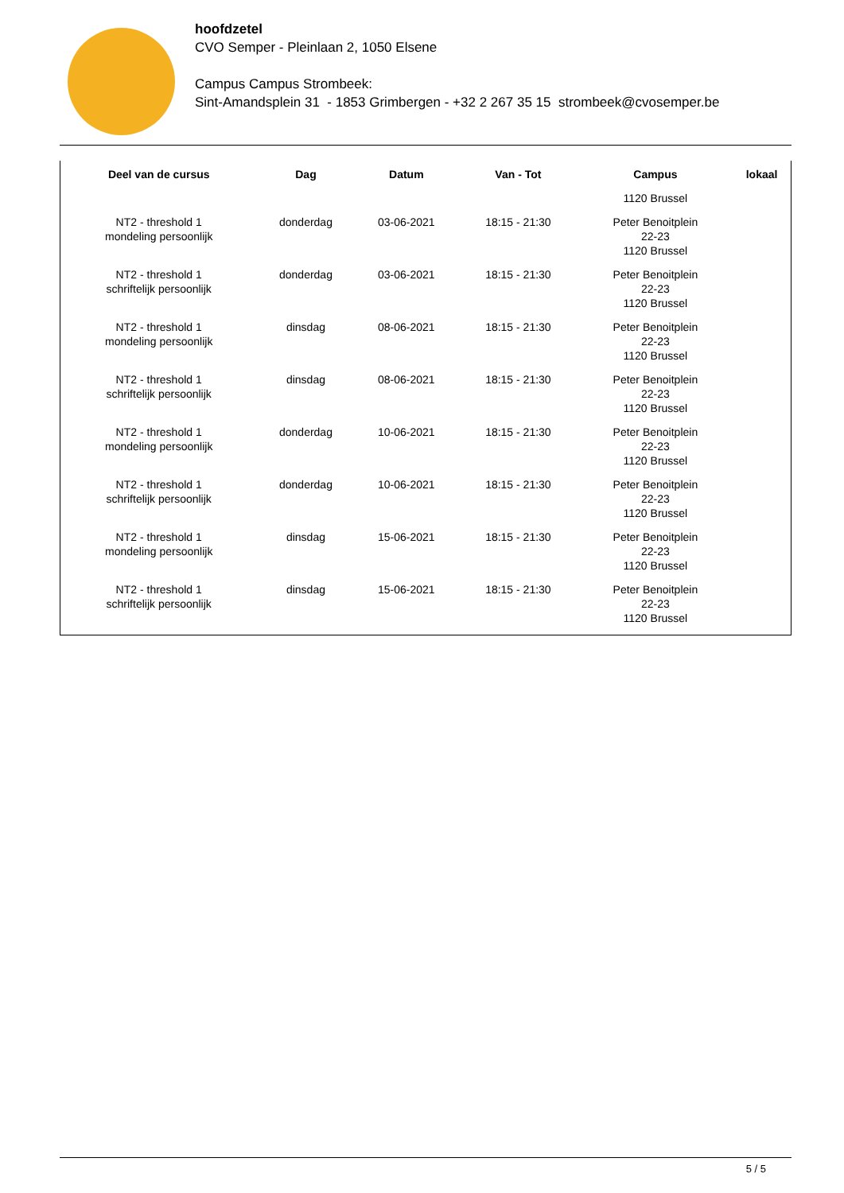hoofdzetel
CVO Semper - Pleinlaan 2, 1050 Elsene
Campus Campus Strombeek:
Sint-Amandsplein 31 - 1853 Grimbergen - +32 2 267 35 15 strombeek@cvosemper.be
| Deel van de cursus | Dag | Datum | Van - Tot | Campus | lokaal |
| --- | --- | --- | --- | --- | --- |
| | | | | 1120 Brussel | |
| NT2 - threshold 1 mondeling persoonlijk | donderdag | 03-06-2021 | 18:15 - 21:30 | Peter Benoitplein 22-23 1120 Brussel | |
| NT2 - threshold 1 schriftelijk persoonlijk | donderdag | 03-06-2021 | 18:15 - 21:30 | Peter Benoitplein 22-23 1120 Brussel | |
| NT2 - threshold 1 mondeling persoonlijk | dinsdag | 08-06-2021 | 18:15 - 21:30 | Peter Benoitplein 22-23 1120 Brussel | |
| NT2 - threshold 1 schriftelijk persoonlijk | dinsdag | 08-06-2021 | 18:15 - 21:30 | Peter Benoitplein 22-23 1120 Brussel | |
| NT2 - threshold 1 mondeling persoonlijk | donderdag | 10-06-2021 | 18:15 - 21:30 | Peter Benoitplein 22-23 1120 Brussel | |
| NT2 - threshold 1 schriftelijk persoonlijk | donderdag | 10-06-2021 | 18:15 - 21:30 | Peter Benoitplein 22-23 1120 Brussel | |
| NT2 - threshold 1 mondeling persoonlijk | dinsdag | 15-06-2021 | 18:15 - 21:30 | Peter Benoitplein 22-23 1120 Brussel | |
| NT2 - threshold 1 schriftelijk persoonlijk | dinsdag | 15-06-2021 | 18:15 - 21:30 | Peter Benoitplein 22-23 1120 Brussel | |
5 / 5